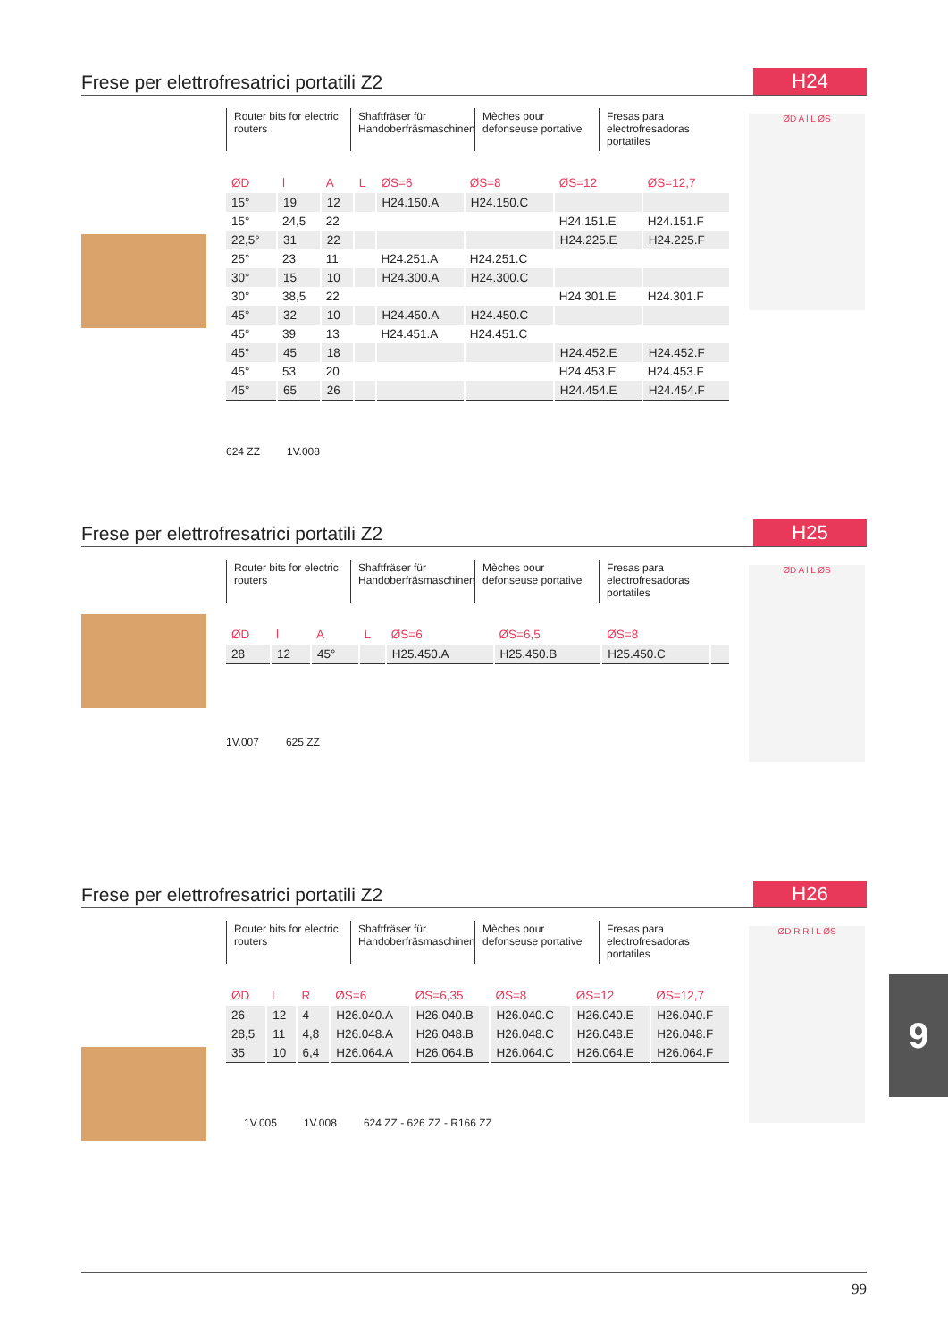Frese per elettrofresatrici portatili Z2
H24
Router bits for electric routers
Shaftfräser für Handoberfräsmaschinen
Mèches pour defonseuse portative
Fresas para electrofresadoras portatiles
| ØD | l | A | L | ØS=6 | ØS=8 | ØS=12 | ØS=12,7 |
| --- | --- | --- | --- | --- | --- | --- | --- |
| 15° | 19 | 12 | | H24.150.A | H24.150.C | | |
| 15° | 24,5 | 22 | | | | H24.151.E | H24.151.F |
| 22,5° | 31 | 22 | | | | H24.225.E | H24.225.F |
| 25° | 23 | 11 | | H24.251.A | H24.251.C | | |
| 30° | 15 | 10 | | H24.300.A | H24.300.C | | |
| 30° | 38,5 | 22 | | | | H24.301.E | H24.301.F |
| 45° | 32 | 10 | | H24.450.A | H24.450.C | | |
| 45° | 39 | 13 | | H24.451.A | H24.451.C | | |
| 45° | 45 | 18 | | | | H24.452.E | H24.452.F |
| 45° | 53 | 20 | | | | H24.453.E | H24.453.F |
| 45° | 65 | 26 | | | | H24.454.E | H24.454.F |
624 ZZ 1V.008
ØD A l L ØS
Frese per elettrofresatrici portatili Z2
H25
Router bits for electric routers
Shaftfräser für Handoberfräsmaschinen
Mèches pour defonseuse portative
Fresas para electrofresadoras portatiles
| ØD | l | A | L | ØS=6 | ØS=6,5 | ØS=8 | |
| --- | --- | --- | --- | --- | --- | --- | --- |
| 28 | 12 | 45° | | H25.450.A | H25.450.B | H25.450.C | |
1V.007 625 ZZ
ØD A l L ØS
Frese per elettrofresatrici portatili Z2
H26
Router bits for electric routers
Shaftfräser für Handoberfräsmaschinen
Mèches pour defonseuse portative
Fresas para electrofresadoras portatiles
| ØD | l | R | ØS=6 | ØS=6,35 | ØS=8 | ØS=12 | ØS=12,7 |
| --- | --- | --- | --- | --- | --- | --- | --- |
| 26 | 12 | 4 | H26.040.A | H26.040.B | H26.040.C | H26.040.E | H26.040.F |
| 28,5 | 11 | 4,8 | H26.048.A | H26.048.B | H26.048.C | H26.048.E | H26.048.F |
| 35 | 10 | 6,4 | H26.064.A | H26.064.B | H26.064.C | H26.064.E | H26.064.F |
1V.005 1V.008 624 ZZ - 626 ZZ - R166 ZZ
ØD R R l L ØS
9
99